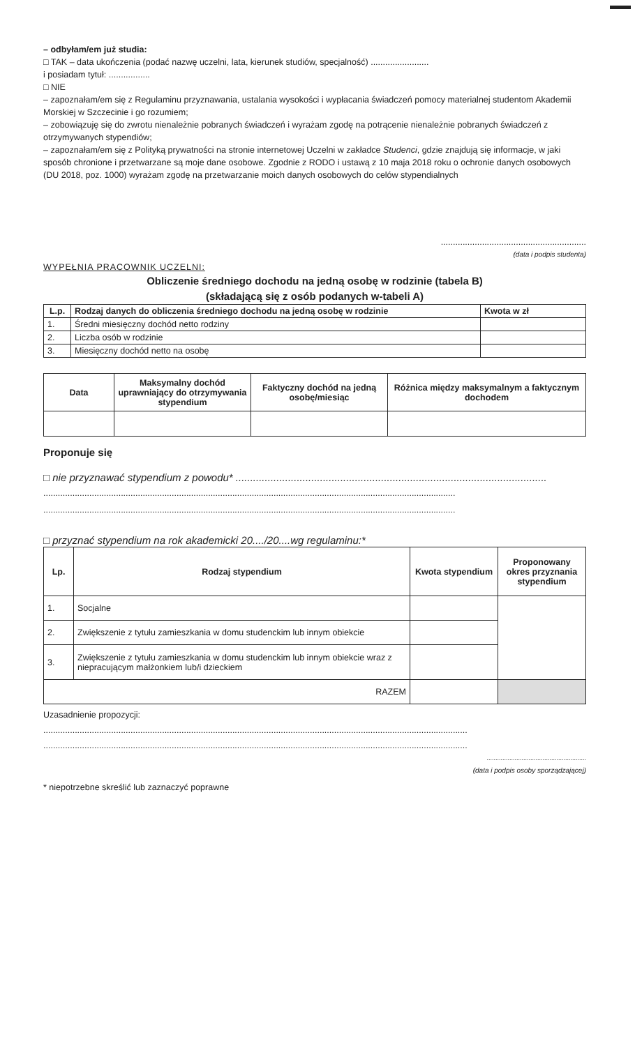– odbyłam/em już studia:
□ TAK – data ukończenia (podać nazwę uczelni, lata, kierunek studiów, specjalność) ........................
i posiadam tytuł: .................
□ NIE
– zapoznałam/em się z Regulaminu przyznawania, ustalania wysokości i wypłacania świadczeń pomocy materialnej studentom Akademii Morskiej w Szczecinie i go rozumiem;
– zobowiązuję się do zwrotu nienależnie pobranych świadczeń i wyrażam zgodę na potrącenie nienależnie pobranych świadczeń z otrzymywanych stypendiów;
– zapoznałam/em się z Polityką prywatności na stronie internetowej Uczelni w zakładce Studenci, gdzie znajdują się informacje, w jaki sposób chronione i przetwarzane są moje dane osobowe. Zgodnie z RODO i ustawą z 10 maja 2018 roku o ochronie danych osobowych (DU 2018, poz. 1000) wyrażam zgodę na przetwarzanie moich danych osobowych do celów stypendialnych
............................................................
(data i podpis studenta)
WYPEŁNIA PRACOWNIK UCZELNI:
Obliczenie średniego dochodu na jedną osobę w rodzinie (tabela B)
(składającą się z osób podanych w-tabeli A)
| L.p. | Rodzaj danych do obliczenia średniego dochodu na jedną osobę w rodzinie | Kwota w zł |
| --- | --- | --- |
| 1. | Średni miesięczny dochód netto rodziny | |
| 2. | Liczba osób w rodzinie | |
| 3. | Miesięczny dochód netto na osobę | |
| Data | Maksymalny dochód uprawniający do otrzymywania stypendium | Faktyczny dochód na jedną osobę/miesiąc | Różnica między maksymalnym a faktycznym dochodem |
| --- | --- | --- | --- |
Proponuje się
□ nie przyznawać stypendium z powodu* ...........................................................................................................
..........................................................................................................................................................................
..........................................................................................................................................................................
□ przyznać stypendium na rok akademicki 20..../20....wg regulaminu:*
| Lp. | Rodzaj stypendium | Kwota stypendium | Proponowany okres przyznania stypendium |
| --- | --- | --- | --- |
| 1. | Socjalne | | |
| 2. | Zwiększenie z tytułu zamieszkania w domu studenckim lub innym obiekcie | | |
| 3. | Zwiększenie z tytułu zamieszkania w domu studenckim lub innym obiekcie wraz z niepracującym małżonkiem lub/i dzieckiem | | |
| RAZEM | | | |
Uzasadnienie propozycji:
...............................................................................................................................................................................
...............................................................................................................................................................................
.........................................................
(data i podpis osoby sporządzającej)
* niepotrzebne skreślić lub zaznaczyć poprawne